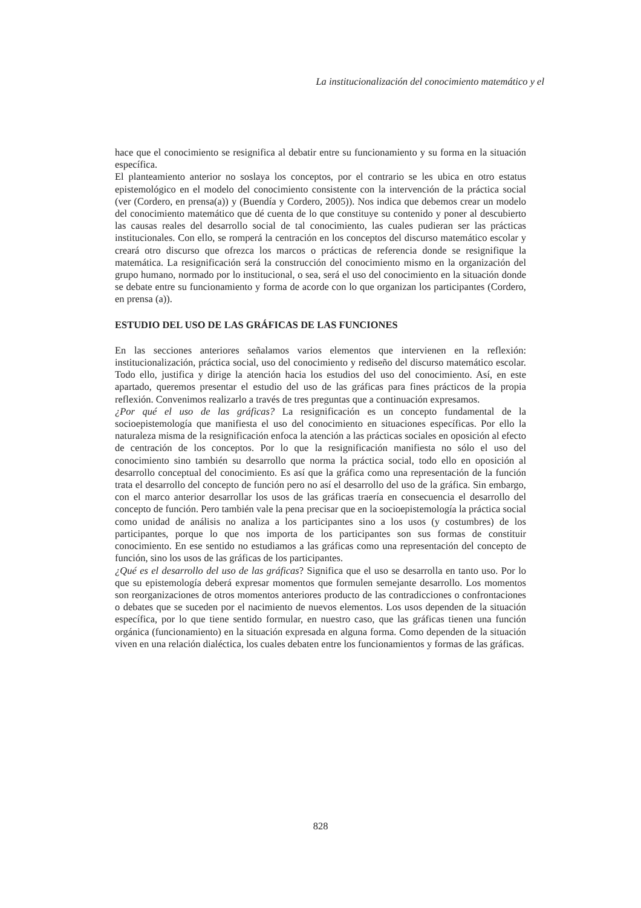La institucionalización del conocimiento matemático y el
hace que el conocimiento se resignifica al debatir entre su funcionamiento y su forma en la situación específica.
El planteamiento anterior no soslaya los conceptos, por el contrario se les ubica en otro estatus epistemológico en el modelo del conocimiento consistente con la intervención de la práctica social (ver (Cordero, en prensa(a)) y (Buendía y Cordero, 2005)). Nos indica que debemos crear un modelo del conocimiento matemático que dé cuenta de lo que constituye su contenido y poner al descubierto las causas reales del desarrollo social de tal conocimiento, las cuales pudieran ser las prácticas institucionales. Con ello, se romperá la centración en los conceptos del discurso matemático escolar y creará otro discurso que ofrezca los marcos o prácticas de referencia donde se resignifique la matemática. La resignificación será la construcción del conocimiento mismo en la organización del grupo humano, normado por lo institucional, o sea, será el uso del conocimiento en la situación donde se debate entre su funcionamiento y forma de acorde con lo que organizan los participantes (Cordero, en prensa (a)).
ESTUDIO DEL USO DE LAS GRÁFICAS DE LAS FUNCIONES
En las secciones anteriores señalamos varios elementos que intervienen en la reflexión: institucionalización, práctica social, uso del conocimiento y rediseño del discurso matemático escolar. Todo ello, justifica y dirige la atención hacia los estudios del uso del conocimiento. Así, en este apartado, queremos presentar el estudio del uso de las gráficas para fines prácticos de la propia reflexión. Convenimos realizarlo a través de tres preguntas que a continuación expresamos.
¿Por qué el uso de las gráficas? La resignificación es un concepto fundamental de la socioepistemología que manifiesta el uso del conocimiento en situaciones específicas. Por ello la naturaleza misma de la resignificación enfoca la atención a las prácticas sociales en oposición al efecto de centración de los conceptos. Por lo que la resignificación manifiesta no sólo el uso del conocimiento sino también su desarrollo que norma la práctica social, todo ello en oposición al desarrollo conceptual del conocimiento. Es así que la gráfica como una representación de la función trata el desarrollo del concepto de función pero no así el desarrollo del uso de la gráfica. Sin embargo, con el marco anterior desarrollar los usos de las gráficas traería en consecuencia el desarrollo del concepto de función. Pero también vale la pena precisar que en la socioepistemología la práctica social como unidad de análisis no analiza a los participantes sino a los usos (y costumbres) de los participantes, porque lo que nos importa de los participantes son sus formas de constituir conocimiento. En ese sentido no estudiamos a las gráficas como una representación del concepto de función, sino los usos de las gráficas de los participantes.
¿Qué es el desarrollo del uso de las gráficas? Significa que el uso se desarrolla en tanto uso. Por lo que su epistemología deberá expresar momentos que formulen semejante desarrollo. Los momentos son reorganizaciones de otros momentos anteriores producto de las contradicciones o confrontaciones o debates que se suceden por el nacimiento de nuevos elementos. Los usos dependen de la situación específica, por lo que tiene sentido formular, en nuestro caso, que las gráficas tienen una función orgánica (funcionamiento) en la situación expresada en alguna forma. Como dependen de la situación viven en una relación dialéctica, los cuales debaten entre los funcionamientos y formas de las gráficas.
828